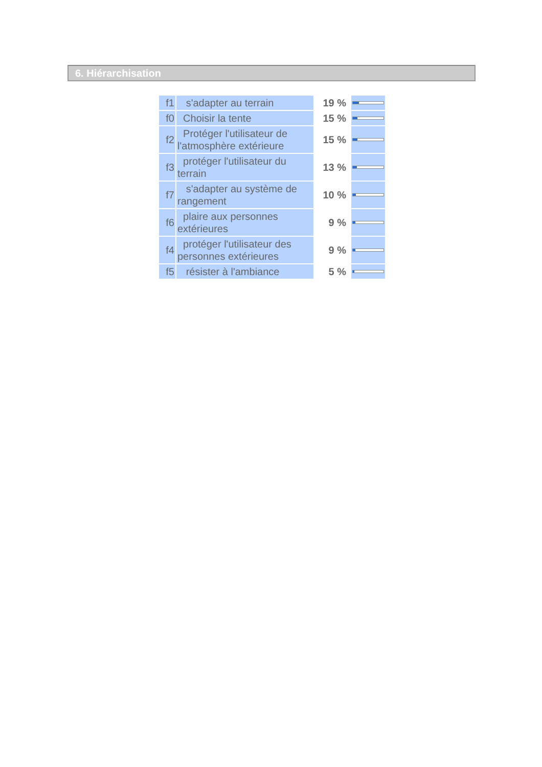6. Hiérarchisation
| f1 | s'adapter au terrain | 19 % | |
| f0 | Choisir la tente | 15 % | |
| f2 | Protéger l'utilisateur de l'atmosphère extérieure | 15 % | |
| f3 | protéger l'utilisateur du terrain | 13 % | |
| f7 | s'adapter au système de rangement | 10 % | |
| f6 | plaire aux personnes extérieures | 9 % | |
| f4 | protéger l'utilisateur des personnes extérieures | 9 % | |
| f5 | résister à l'ambiance | 5 % | |